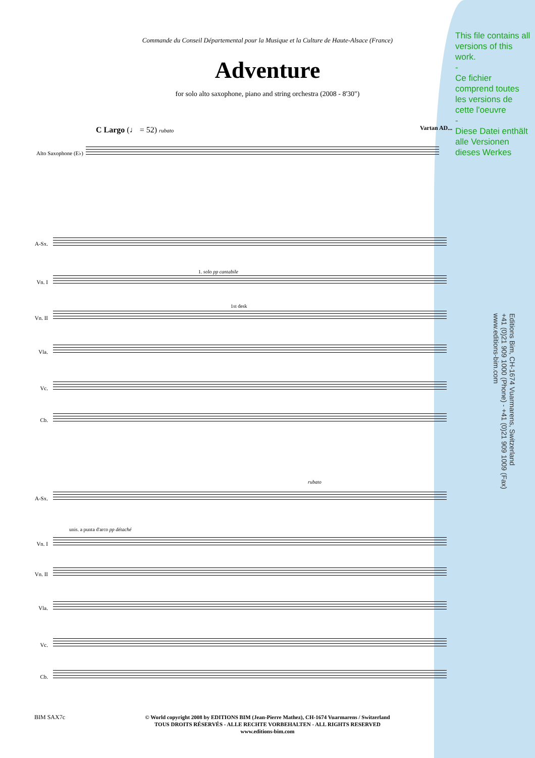Commande du Conseil Départemental pour la Musique et la Culture de Haute-Alsace (France)
Adventure
for solo alto saxophone, piano and string orchestra (2008 - 8'30")
C Largo (♩ = 52) rubato Vartan AD...
This file contains all versions of this work.
-
Ce fichier comprend toutes les versions de cette l'oeuvre
-
Diese Datei enthält alle Versionen dieses Werkes
Alto Saxophone (E♭)
A-Sx.
Vn. I
Vn. II
Vla.
Vc.
Cb.
A-Sx.
Vn. I
Vn. II
Vla.
Vc.
Cb.
1. solo pp cantabile
1st desk
unis. a punta d'arco pp détaché
rubato
Editions Bim, CH-1674 Vuarmarens, Switzerland
+41 (0)21 909 1000 (Phone) - +41 (0)21 909 1009 (Fax)
www.editions-bim.com
BIM SAX7c
© World copyright 2008 by EDITIONS BIM (Jean-Pierre Mathez), CH-1674 Vuarmarens / Switzerland
TOUS DROITS RÉSERVÉS - ALLE RECHTE VORBEHALTEN - ALL RIGHTS RESERVED
www.editions-bim.com